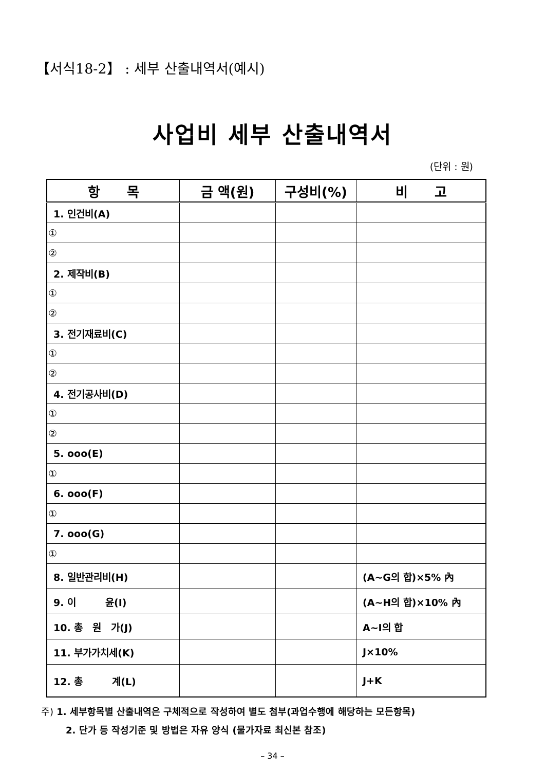【서식18-2】 : 세부 산출내역서(예시)
사업비 세부 산출내역서
(단위 : 원)
| 항 목 | 금 액(원) | 구성비(%) | 비 고 |
| --- | --- | --- | --- |
| 1. 인건비(A) | | | |
| ① | | | |
| ② | | | |
| 2. 제작비(B) | | | |
| ① | | | |
| ② | | | |
| 3. 전기재료비(C) | | | |
| ① | | | |
| ② | | | |
| 4. 전기공사비(D) | | | |
| ① | | | |
| ② | | | |
| 5. ooo(E) | | | |
| ① | | | |
| 6. ooo(F) | | | |
| ① | | | |
| 7. ooo(G) | | | |
| ① | | | |
| 8. 일반관리비(H) | | | (A~G의 합)×5% 內 |
| 9. 이 윤(I) | | | (A~H의 합)×10% 內 |
| 10. 총 원 가(J) | | | A~I의 합 |
| 11. 부가가치세(K) | | | J×10% |
| 12. 총 계(L) | | | J+K |
주) 1. 세부항목별 산출내역은 구체적으로 작성하여 별도 첨부(과업수행에 해당하는 모든항목)
2. 단가 등 작성기준 및 방법은 자유 양식 (물가자료 최신본 참조)
– 34 –